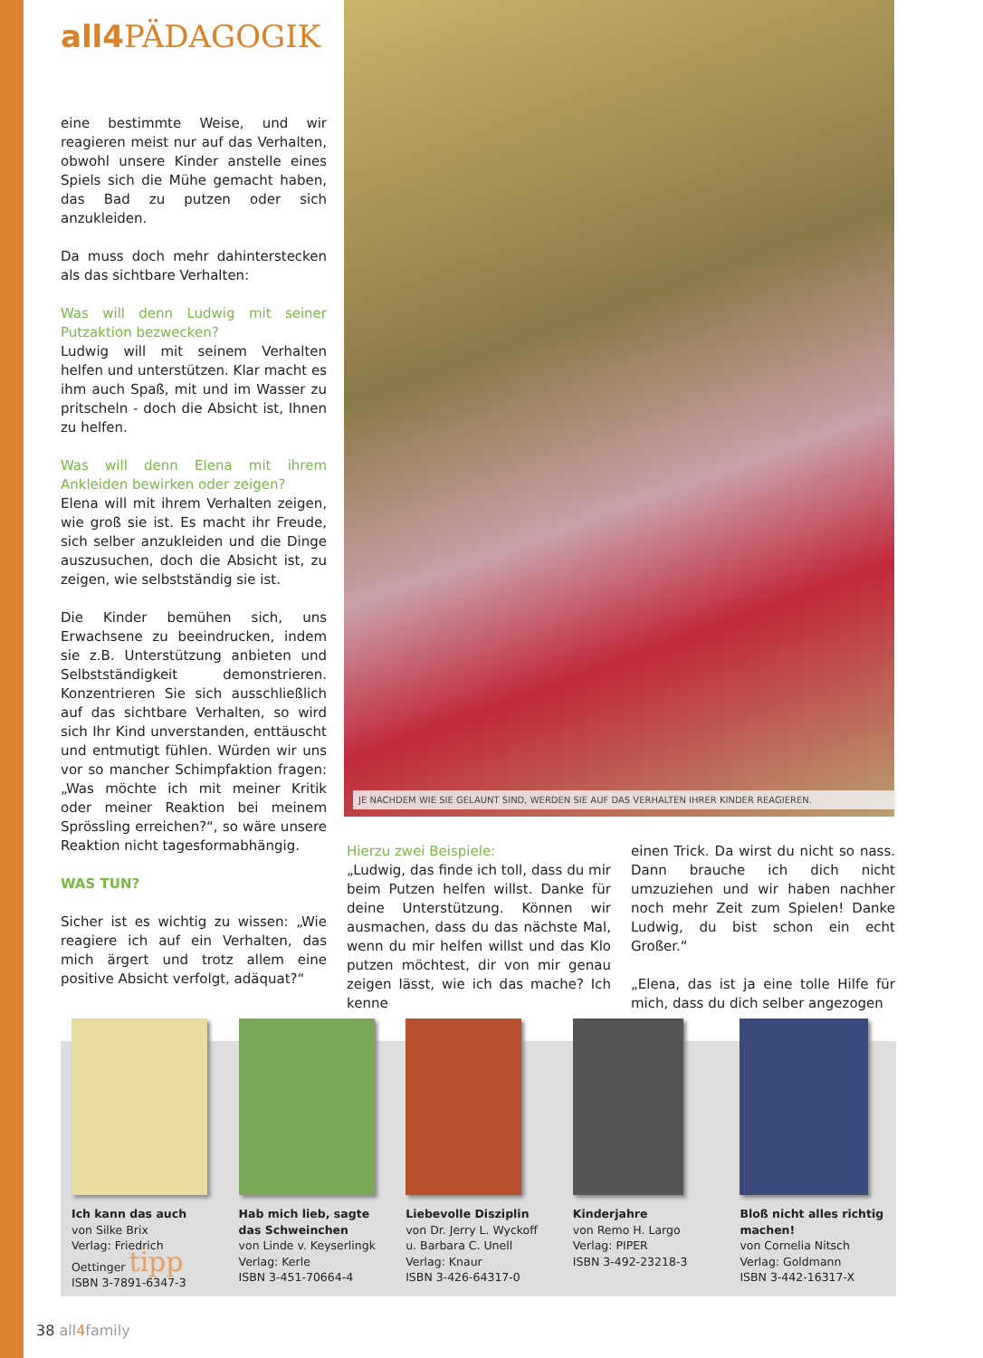all4 PÄDAGOGIK
eine bestimmte Weise, und wir reagieren meist nur auf das Verhalten, obwohl unsere Kinder anstelle eines Spiels sich die Mühe gemacht haben, das Bad zu putzen oder sich anzukleiden.
Da muss doch mehr dahinterstecken als das sichtbare Verhalten:
Was will denn Ludwig mit seiner Putzaktion bezwecken?
Ludwig will mit seinem Verhalten helfen und unterstützen. Klar macht es ihm auch Spaß, mit und im Wasser zu pritscheln - doch die Absicht ist, Ihnen zu helfen.
Was will denn Elena mit ihrem Ankleiden bewirken oder zeigen?
Elena will mit ihrem Verhalten zeigen, wie groß sie ist. Es macht ihr Freude, sich selber anzukleiden und die Dinge auszusuchen, doch die Absicht ist, zu zeigen, wie selbstständig sie ist.
Die Kinder bemühen sich, uns Erwachsene zu beeindrucken, indem sie z.B. Unterstützung anbieten und Selbstständigkeit demonstrieren. Konzentrieren Sie sich ausschließlich auf das sichtbare Verhalten, so wird sich Ihr Kind unverstanden, enttäuscht und entmutigt fühlen. Würden wir uns vor so mancher Schimpfaktion fragen: „Was möchte ich mit meiner Kritik oder meiner Reaktion bei meinem Sprössling erreichen?“, so wäre unsere Reaktion nicht tagesformabhängig.
WAS TUN?
Sicher ist es wichtig zu wissen: „Wie reagiere ich auf ein Verhalten, das mich ärgert und trotz allem eine positive Absicht verfolgt, adäquat?“
JE NACHDEM WIE SIE GELAUNT SIND, WERDEN SIE AUF DAS VERHALTEN IHRER KINDER REAGIEREN.
Hierzu zwei Beispiele:
„Ludwig, das finde ich toll, dass du mir beim Putzen helfen willst. Danke für deine Unterstützung. Können wir ausmachen, dass du das nächste Mal, wenn du mir helfen willst und das Klo putzen möchtest, dir von mir genau zeigen lässt, wie ich das mache? Ich kenne
einen Trick. Da wirst du nicht so nass. Dann brauche ich dich nicht umzuziehen und wir haben nachher noch mehr Zeit zum Spielen! Danke Ludwig, du bist schon ein echt Großer.“
„Elena, das ist ja eine tolle Hilfe für mich, dass du dich selber angezogen
Ich kann das auch
von Silke Brix
Verlag: Friedrich Oettinger tipp
ISBN 3-7891-6347-3
Hab mich lieb, sagte das Schweinchen
von Linde v. Keyserlingk
Verlag: Kerle
ISBN 3-451-70664-4
Liebevolle Disziplin
von Dr. Jerry L. Wyckoff u. Barbara C. Unell
Verlag: Knaur
ISBN 3-426-64317-0
Kinderjahre
von Remo H. Largo
Verlag: PIPER
ISBN 3-492-23218-3
Bloß nicht alles richtig machen!
von Cornelia Nitsch
Verlag: Goldmann
ISBN 3-442-16317-X
38 all4family